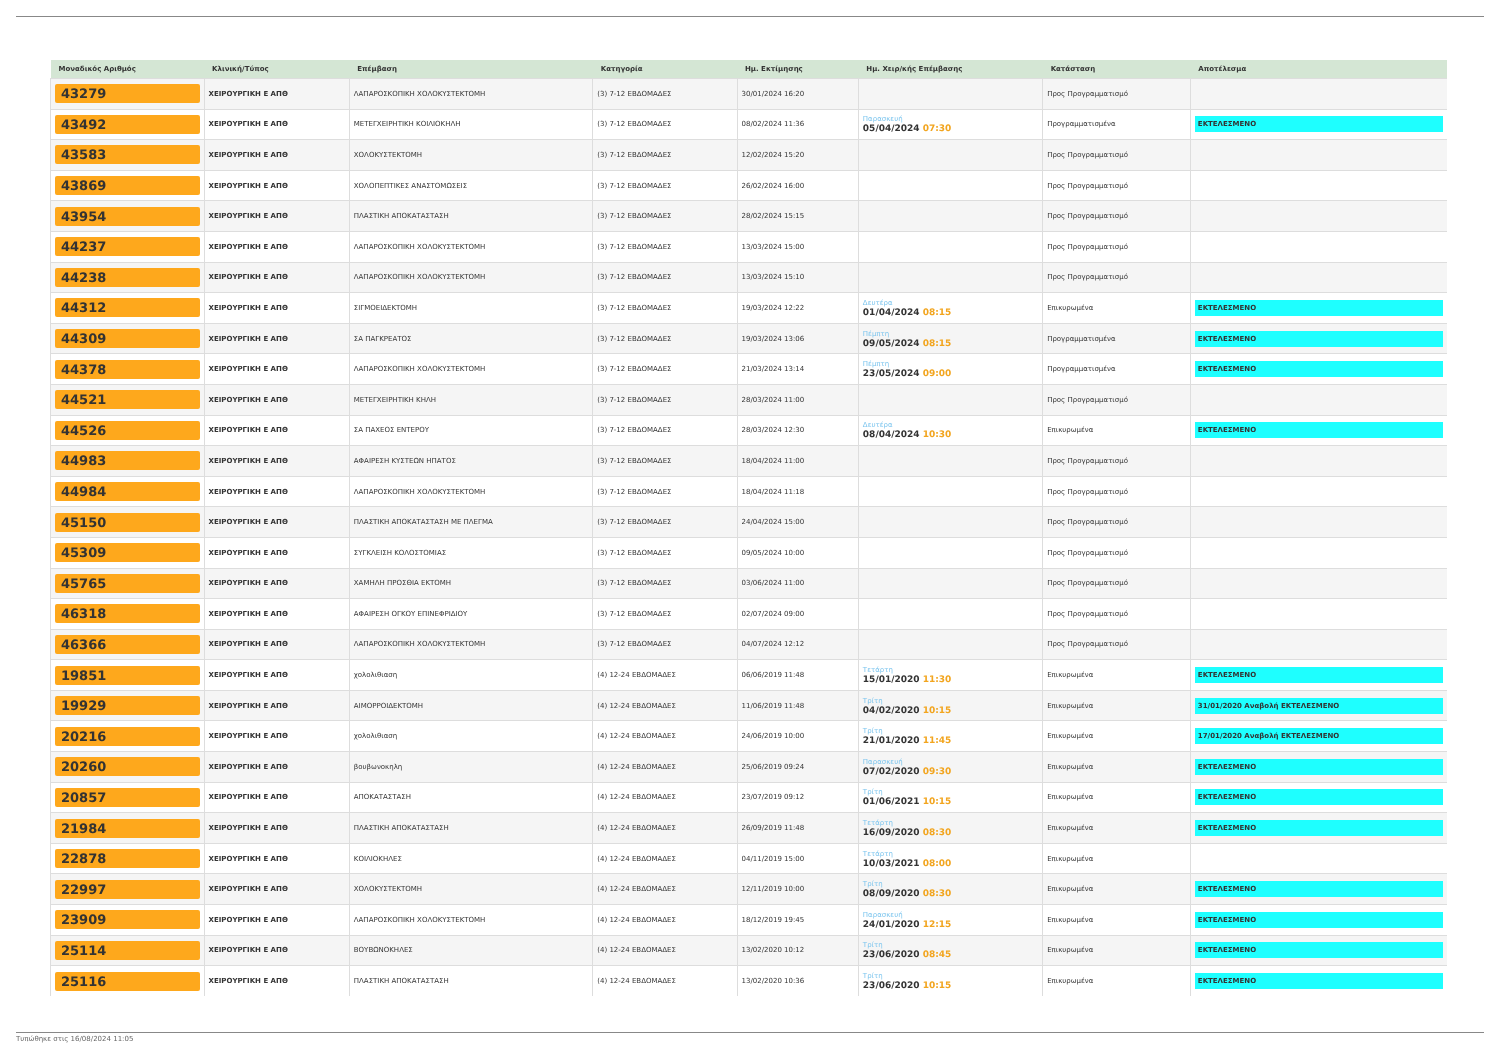| Μοναδικός Αριθμός | Κλινική/Τύπος | Επέμβαση | Κατηγορία | Ημ. Εκτίμησης | Ημ. Χειρ/κής Επέμβασης | Κατάσταση | Αποτέλεσμα |
| --- | --- | --- | --- | --- | --- | --- | --- |
| 43279 | ΧΕΙΡΟΥΡΓΙΚΗ Ε ΑΠΘ | ΛΑΠΑΡΟΣΚΟΠΙΚΗ ΧΟΛΟΚΥΣΤΕΚΤΟΜΗ | (3) 7-12 ΕΒΔΟΜΑΔΕΣ | 30/01/2024 16:20 | | Προς Προγραμματισμό | |
| 43492 | ΧΕΙΡΟΥΡΓΙΚΗ Ε ΑΠΘ | ΜΕΤΕΓΧΕΙΡΗΤΙΚΗ ΚΟΙΛΙΟΚΗΛΗ | (3) 7-12 ΕΒΔΟΜΑΔΕΣ | 08/02/2024 11:36 | Παρασκευή 05/04/2024 07:30 | Προγραμματισμένα | ΕΚΤΕΛΕΣΜΕΝΟ |
| 43583 | ΧΕΙΡΟΥΡΓΙΚΗ Ε ΑΠΘ | ΧΟΛΟΚΥΣΤΕΚΤΟΜΗ | (3) 7-12 ΕΒΔΟΜΑΔΕΣ | 12/02/2024 15:20 | | Προς Προγραμματισμό | |
| 43869 | ΧΕΙΡΟΥΡΓΙΚΗ Ε ΑΠΘ | ΧΟΛΟΠΕΠΤΙΚΕΣ ΑΝΑΣΤΟΜΩΣΕΙΣ | (3) 7-12 ΕΒΔΟΜΑΔΕΣ | 26/02/2024 16:00 | | Προς Προγραμματισμό | |
| 43954 | ΧΕΙΡΟΥΡΓΙΚΗ Ε ΑΠΘ | ΠΛΑΣΤΙΚΗ ΑΠΟΚΑΤΑΣΤΑΣΗ | (3) 7-12 ΕΒΔΟΜΑΔΕΣ | 28/02/2024 15:15 | | Προς Προγραμματισμό | |
| 44237 | ΧΕΙΡΟΥΡΓΙΚΗ Ε ΑΠΘ | ΛΑΠΑΡΟΣΚΟΠΙΚΗ ΧΟΛΟΚΥΣΤΕΚΤΟΜΗ | (3) 7-12 ΕΒΔΟΜΑΔΕΣ | 13/03/2024 15:00 | | Προς Προγραμματισμό | |
| 44238 | ΧΕΙΡΟΥΡΓΙΚΗ Ε ΑΠΘ | ΛΑΠΑΡΟΣΚΟΠΙΚΗ ΧΟΛΟΚΥΣΤΕΚΤΟΜΗ | (3) 7-12 ΕΒΔΟΜΑΔΕΣ | 13/03/2024 15:10 | | Προς Προγραμματισμό | |
| 44312 | ΧΕΙΡΟΥΡΓΙΚΗ Ε ΑΠΘ | ΣΙΓΜΟΕΙΔΕΚΤΟΜΗ | (3) 7-12 ΕΒΔΟΜΑΔΕΣ | 19/03/2024 12:22 | Δευτέρα 01/04/2024 08:15 | Επικυρωμένα | ΕΚΤΕΛΕΣΜΕΝΟ |
| 44309 | ΧΕΙΡΟΥΡΓΙΚΗ Ε ΑΠΘ | ΣΑ ΠΑΓΚΡΕΑΤΟΣ | (3) 7-12 ΕΒΔΟΜΑΔΕΣ | 19/03/2024 13:06 | Πέμπτη 09/05/2024 08:15 | Προγραμματισμένα | ΕΚΤΕΛΕΣΜΕΝΟ |
| 44378 | ΧΕΙΡΟΥΡΓΙΚΗ Ε ΑΠΘ | ΛΑΠΑΡΟΣΚΟΠΙΚΗ ΧΟΛΟΚΥΣΤΕΚΤΟΜΗ | (3) 7-12 ΕΒΔΟΜΑΔΕΣ | 21/03/2024 13:14 | Πέμπτη 23/05/2024 09:00 | Προγραμματισμένα | ΕΚΤΕΛΕΣΜΕΝΟ |
| 44521 | ΧΕΙΡΟΥΡΓΙΚΗ Ε ΑΠΘ | ΜΕΤΕΓΧΕΙΡΗΤΙΚΗ ΚΗΛΗ | (3) 7-12 ΕΒΔΟΜΑΔΕΣ | 28/03/2024 11:00 | | Προς Προγραμματισμό | |
| 44526 | ΧΕΙΡΟΥΡΓΙΚΗ Ε ΑΠΘ | ΣΑ ΠΑΧΕΟΣ ΕΝΤΕΡΟΥ | (3) 7-12 ΕΒΔΟΜΑΔΕΣ | 28/03/2024 12:30 | Δευτέρα 08/04/2024 10:30 | Επικυρωμένα | ΕΚΤΕΛΕΣΜΕΝΟ |
| 44983 | ΧΕΙΡΟΥΡΓΙΚΗ Ε ΑΠΘ | ΑΦΑΙΡΕΣΗ ΚΥΣΤΕΩΝ ΗΠΑΤΟΣ | (3) 7-12 ΕΒΔΟΜΑΔΕΣ | 18/04/2024 11:00 | | Προς Προγραμματισμό | |
| 44984 | ΧΕΙΡΟΥΡΓΙΚΗ Ε ΑΠΘ | ΛΑΠΑΡΟΣΚΟΠΙΚΗ ΧΟΛΟΚΥΣΤΕΚΤΟΜΗ | (3) 7-12 ΕΒΔΟΜΑΔΕΣ | 18/04/2024 11:18 | | Προς Προγραμματισμό | |
| 45150 | ΧΕΙΡΟΥΡΓΙΚΗ Ε ΑΠΘ | ΠΛΑΣΤΙΚΗ ΑΠΟΚΑΤΑΣΤΑΣΗ ΜΕ ΠΛΕΓΜΑ | (3) 7-12 ΕΒΔΟΜΑΔΕΣ | 24/04/2024 15:00 | | Προς Προγραμματισμό | |
| 45309 | ΧΕΙΡΟΥΡΓΙΚΗ Ε ΑΠΘ | ΣΥΓΚΛΕΙΣΗ ΚΟΛΟΣΤΟΜΙΑΣ | (3) 7-12 ΕΒΔΟΜΑΔΕΣ | 09/05/2024 10:00 | | Προς Προγραμματισμό | |
| 45765 | ΧΕΙΡΟΥΡΓΙΚΗ Ε ΑΠΘ | ΧΑΜΗΛΗ ΠΡΟΣΘΙΑ ΕΚΤΟΜΗ | (3) 7-12 ΕΒΔΟΜΑΔΕΣ | 03/06/2024 11:00 | | Προς Προγραμματισμό | |
| 46318 | ΧΕΙΡΟΥΡΓΙΚΗ Ε ΑΠΘ | ΑΦΑΙΡΕΣΗ ΟΓΚΟΥ ΕΠΙΝΕΦΡΙΔΙΟΥ | (3) 7-12 ΕΒΔΟΜΑΔΕΣ | 02/07/2024 09:00 | | Προς Προγραμματισμό | |
| 46366 | ΧΕΙΡΟΥΡΓΙΚΗ Ε ΑΠΘ | ΛΑΠΑΡΟΣΚΟΠΙΚΗ ΧΟΛΟΚΥΣΤΕΚΤΟΜΗ | (3) 7-12 ΕΒΔΟΜΑΔΕΣ | 04/07/2024 12:12 | | Προς Προγραμματισμό | |
| 19851 | ΧΕΙΡΟΥΡΓΙΚΗ Ε ΑΠΘ | χολολιθιαση | (4) 12-24 ΕΒΔΟΜΑΔΕΣ | 06/06/2019 11:48 | Τετάρτη 15/01/2020 11:30 | Επικυρωμένα | ΕΚΤΕΛΕΣΜΕΝΟ |
| 19929 | ΧΕΙΡΟΥΡΓΙΚΗ Ε ΑΠΘ | ΑΙΜΟΡΡΟΙΔΕΚΤΟΜΗ | (4) 12-24 ΕΒΔΟΜΑΔΕΣ | 11/06/2019 11:48 | Τρίτη 04/02/2020 10:15 | Επικυρωμένα | 31/01/2020 Αναβολή ΕΚΤΕΛΕΣΜΕΝΟ |
| 20216 | ΧΕΙΡΟΥΡΓΙΚΗ Ε ΑΠΘ | χολολιθιαση | (4) 12-24 ΕΒΔΟΜΑΔΕΣ | 24/06/2019 10:00 | Τρίτη 21/01/2020 11:45 | Επικυρωμένα | 17/01/2020 Αναβολή ΕΚΤΕΛΕΣΜΕΝΟ |
| 20260 | ΧΕΙΡΟΥΡΓΙΚΗ Ε ΑΠΘ | βουβωνοκηλη | (4) 12-24 ΕΒΔΟΜΑΔΕΣ | 25/06/2019 09:24 | Παρασκευή 07/02/2020 09:30 | Επικυρωμένα | ΕΚΤΕΛΕΣΜΕΝΟ |
| 20857 | ΧΕΙΡΟΥΡΓΙΚΗ Ε ΑΠΘ | ΑΠΟΚΑΤΑΣΤΑΣΗ | (4) 12-24 ΕΒΔΟΜΑΔΕΣ | 23/07/2019 09:12 | Τρίτη 01/06/2021 10:15 | Επικυρωμένα | ΕΚΤΕΛΕΣΜΕΝΟ |
| 21984 | ΧΕΙΡΟΥΡΓΙΚΗ Ε ΑΠΘ | ΠΛΑΣΤΙΚΗ ΑΠΟΚΑΤΑΣΤΑΣΗ | (4) 12-24 ΕΒΔΟΜΑΔΕΣ | 26/09/2019 11:48 | Τετάρτη 16/09/2020 08:30 | Επικυρωμένα | ΕΚΤΕΛΕΣΜΕΝΟ |
| 22878 | ΧΕΙΡΟΥΡΓΙΚΗ Ε ΑΠΘ | ΚΟΙΛΙΟΚΗΛΕΣ | (4) 12-24 ΕΒΔΟΜΑΔΕΣ | 04/11/2019 15:00 | Τετάρτη 10/03/2021 08:00 | Επικυρωμένα | |
| 22997 | ΧΕΙΡΟΥΡΓΙΚΗ Ε ΑΠΘ | ΧΟΛΟΚΥΣΤΕΚΤΟΜΗ | (4) 12-24 ΕΒΔΟΜΑΔΕΣ | 12/11/2019 10:00 | Τρίτη 08/09/2020 08:30 | Επικυρωμένα | ΕΚΤΕΛΕΣΜΕΝΟ |
| 23909 | ΧΕΙΡΟΥΡΓΙΚΗ Ε ΑΠΘ | ΛΑΠΑΡΟΣΚΟΠΙΚΗ ΧΟΛΟΚΥΣΤΕΚΤΟΜΗ | (4) 12-24 ΕΒΔΟΜΑΔΕΣ | 18/12/2019 19:45 | Παρασκευή 24/01/2020 12:15 | Επικυρωμένα | ΕΚΤΕΛΕΣΜΕΝΟ |
| 25114 | ΧΕΙΡΟΥΡΓΙΚΗ Ε ΑΠΘ | ΒΟΥΒΩΝΟΚΗΛΕΣ | (4) 12-24 ΕΒΔΟΜΑΔΕΣ | 13/02/2020 10:12 | Τρίτη 23/06/2020 08:45 | Επικυρωμένα | ΕΚΤΕΛΕΣΜΕΝΟ |
| 25116 | ΧΕΙΡΟΥΡΓΙΚΗ Ε ΑΠΘ | ΠΛΑΣΤΙΚΗ ΑΠΟΚΑΤΑΣΤΑΣΗ | (4) 12-24 ΕΒΔΟΜΑΔΕΣ | 13/02/2020 10:36 | Τρίτη 23/06/2020 10:15 | Επικυρωμένα | ΕΚΤΕΛΕΣΜΕΝΟ |
Τυπώθηκε στις 16/08/2024 11:05